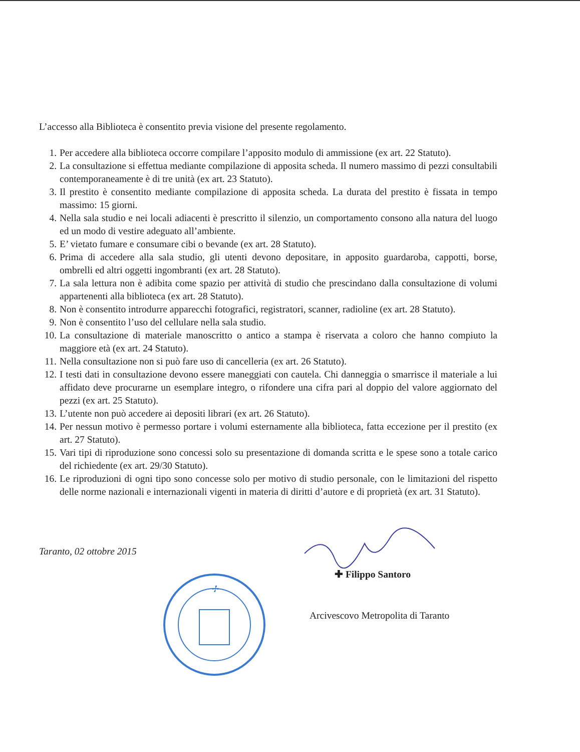L’accesso alla Biblioteca è consentito previa visione del presente regolamento.
1. Per accedere alla biblioteca occorre compilare l’apposito modulo di ammissione (ex art. 22 Statuto).
2. La consultazione si effettua mediante compilazione di apposita scheda. Il numero massimo di pezzi consultabili contemporaneamente è di tre unità (ex art. 23 Statuto).
3. Il prestito è consentito mediante compilazione di apposita scheda. La durata del prestito è fissata in tempo massimo: 15 giorni.
4. Nella sala studio e nei locali adiacenti è prescritto il silenzio, un comportamento consono alla natura del luogo ed un modo di vestire adeguato all’ambiente.
5. E’ vietato fumare e consumare cibi o bevande (ex art. 28 Statuto).
6. Prima di accedere alla sala studio, gli utenti devono depositare, in apposito guardaroba, cappotti, borse, ombrelli ed altri oggetti ingombranti (ex art. 28 Statuto).
7. La sala lettura non è adibita come spazio per attività di studio che prescindano dalla consultazione di volumi appartenenti alla biblioteca (ex art. 28 Statuto).
8. Non è consentito introdurre apparecchi fotografici, registratori, scanner, radioline (ex art. 28 Statuto).
9. Non è consentito l’uso del cellulare nella sala studio.
10. La consultazione di materiale manoscritto o antico a stampa è riservata a coloro che hanno compiuto la maggiore età (ex art. 24 Statuto).
11. Nella consultazione non si può fare uso di cancelleria (ex art. 26 Statuto).
12. I testi dati in consultazione devono essere maneggiati con cautela. Chi danneggia o smarrisce il materiale a lui affidato deve procurarne un esemplare integro, o rifondere una cifra pari al doppio del valore aggiornato del pezzi (ex art. 25 Statuto).
13. L’utente non può accedere ai depositi librari (ex art. 26 Statuto).
14. Per nessun motivo è permesso portare i volumi esternamente alla biblioteca, fatta eccezione per il prestito (ex art. 27 Statuto).
15. Vari tipi di riproduzione sono concessi solo su presentazione di domanda scritta e le spese sono a totale carico del richiedente (ex art. 29/30 Statuto).
16. Le riproduzioni di ogni tipo sono concesse solo per motivo di studio personale, con le limitazioni del rispetto delle norme nazionali e internazionali vigenti in materia di diritti d’autore e di proprietà (ex art. 31 Statuto).
Taranto, 02 ottobre 2015
✢
✚ Filippo Santoro
Arcivescovo Metropolita di Taranto